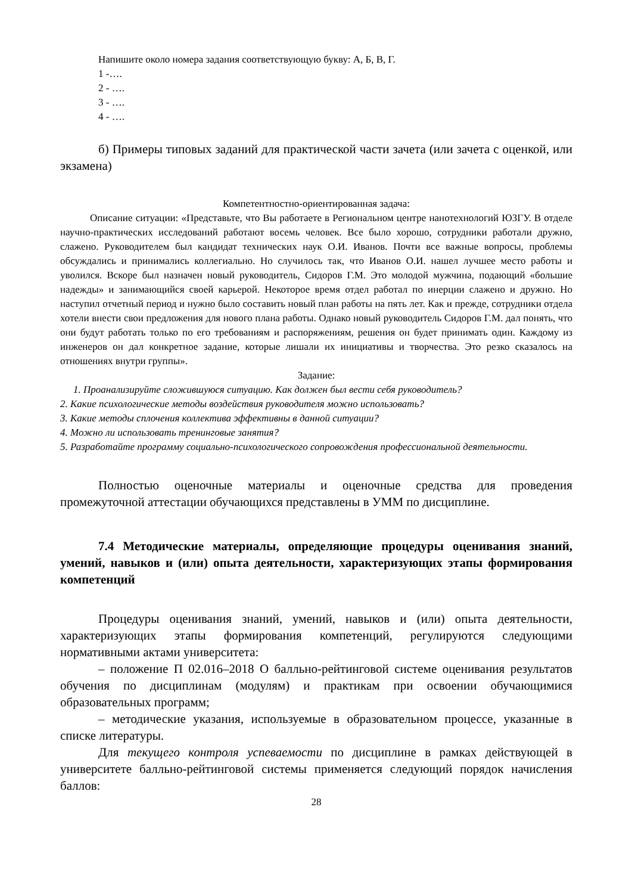Напишите около номера задания соответствующую букву: А, Б, В, Г.
1 -….
2 - ….
3 - ….
4 - ….
б) Примеры типовых заданий для практической части зачета (или зачета с оценкой, или экзамена)
Компетентностно-ориентированная задача:
Описание ситуации: «Представьте, что Вы работаете в Региональном центре нанотехнологий ЮЗГУ. В отделе научно-практических исследований работают восемь человек. Все было хорошо, сотрудники работали дружно, слажено. Руководителем был кандидат технических наук О.И. Иванов. Почти все важные вопросы, проблемы обсуждались и принимались коллегиально. Но случилось так, что Иванов О.И. нашел лучшее место работы и уволился. Вскоре был назначен новый руководитель, Сидоров Г.М. Это молодой мужчина, подающий «большие надежды» и занимающийся своей карьерой. Некоторое время отдел работал по инерции слажено и дружно. Но наступил отчетный период и нужно было составить новый план работы на пять лет. Как и прежде, сотрудники отдела хотели внести свои предложения для нового плана работы. Однако новый руководитель Сидоров Г.М. дал понять, что они будут работать только по его требованиям и распоряжениям, решения он будет принимать один. Каждому из инженеров он дал конкретное задание, которые лишали их инициативы и творчества. Это резко сказалось на отношениях внутри группы».
Задание:
1. Проанализируйте сложившуюся ситуацию. Как должен был вести себя руководитель?
2. Какие психологические методы воздействия руководителя можно использовать?
3. Какие методы сплочения коллектива эффективны в данной ситуации?
4. Можно ли использовать тренинговые занятия?
5. Разработайте программу социально-психологического сопровождения профессиональной деятельности.
Полностью оценочные материалы и оценочные средства для проведения промежуточной аттестации обучающихся представлены в УММ по дисциплине.
7.4 Методические материалы, определяющие процедуры оценивания знаний, умений, навыков и (или) опыта деятельности, характеризующих этапы формирования компетенций
Процедуры оценивания знаний, умений, навыков и (или) опыта деятельности, характеризующих этапы формирования компетенций, регулируются следующими нормативными актами университета:
– положение П 02.016–2018 О балльно-рейтинговой системе оценивания результатов обучения по дисциплинам (модулям) и практикам при освоении обучающимися образовательных программ;
– методические указания, используемые в образовательном процессе, указанные в списке литературы.
Для текущего контроля успеваемости по дисциплине в рамках действующей в университете балльно-рейтинговой системы применяется следующий порядок начисления баллов:
28